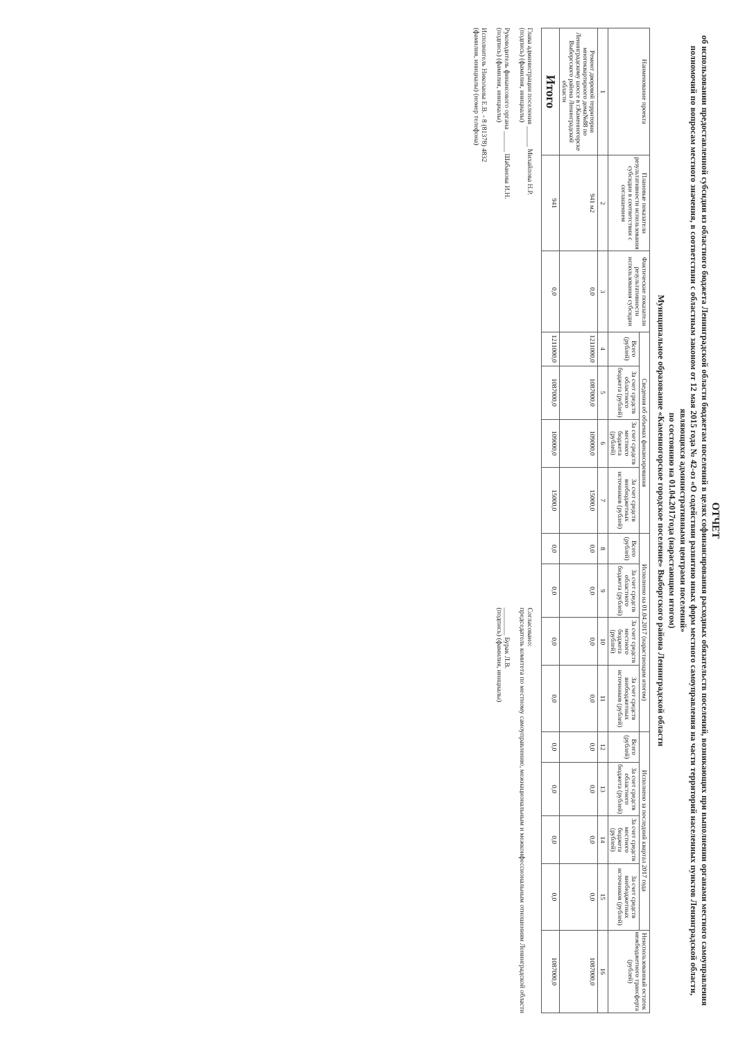ОТЧЕТ
об использовании предоставленной субсидии из областного бюджета Ленинградской области бюджетам поселений в целях софинансирования расходных обязательств поселений, возникающих при выполнении органами местного самоуправления полномочий по вопросам местного значения, в соответствии с областным законом от 12 мая 2015 года № 42-оз «О содействии развитию иных форм местного самоуправления на части территорий населенных пунктов Ленинградской области, являющихся административными центрами поселений»
по состоянию на 01.04.2017года (нарастающим итогом)
Муниципальное образование «Каменногорское городское поселение» Выборгского района Ленинградской области
| Наименование проекта | Плановые показатели результативности использования субсидии в соответствии с соглашением | Фактические показатели результативности использования субсидии | Сведения об объемах финансирования | | | | Исполнено на 01.04.2017 (нарастающим итогом) | | | | Исполнено за последний квартал 2017 года | | | | Неиспользованный остаток межбюджетного трансферта (рублей) |
| --- | --- | --- | --- | --- | --- | --- | --- | --- | --- | --- | --- | --- | --- | --- | --- |
| | | | Всего (рублей) | За счет средств областного бюджета (рублей) | За счет средств местного бюджета (рублей) | За счет средств внебюджетных источников (рублей) | Всего (рублей) | За счет средств областного бюджета (рублей) | За счет средств местного бюджета (рублей) | За счет средств внебюджетных источников (рублей) | Всего (рублей) | За счет средств областного бюджета (рублей) | За счет средств местного бюджета (рублей) | За счет средств внебюджетных источников (рублей) | |
| 1 | 2 | 3 | 4 | 5 | 6 | 7 | 8 | 9 | 10 | 11 | 12 | 13 | 14 | 15 | 16 |
| Ремонт дворовой территории многоквартирного дома№88 по Ленинградскому шоссе в г.Каменногорске Выборгского района Ленинградской области | 941 м2 | 0,0 | 1211000,0 | 1087000,0 | 109000,0 | 15000,0 | 0,0 | 0,0 | 0,0 | 0,0 | 0,0 | 0,0 | 0,0 | 0,0 | 1087000,0 |
| Итого | 941 | 0,0 | 1211000,0 | 1087000,0 | 109000,0 | 15000,0 | 0,0 | 0,0 | 0,0 | 0,0 | 0,0 | 0,0 | 0,0 | 0,0 | 1087000,0 |
Глава администрации поселения ______ Михайлова Н.Р.
(подпись) (фамилия, инициалы)
Руководитель финансового органа ______ Шабанова И.Н.
(подпись) (фамилия, инициалы)
Исполнитель Николаева Е.В. - 8 (81378) 4832
(фамилия, инициалы) (номер телефона)
Согласовано:
председатель комитета по местному самоуправлению, межнациональным и межконфессиональным отношениям Ленинградской области
________ Бурак Л.В.
(подпись) (фамилия, инициалы)